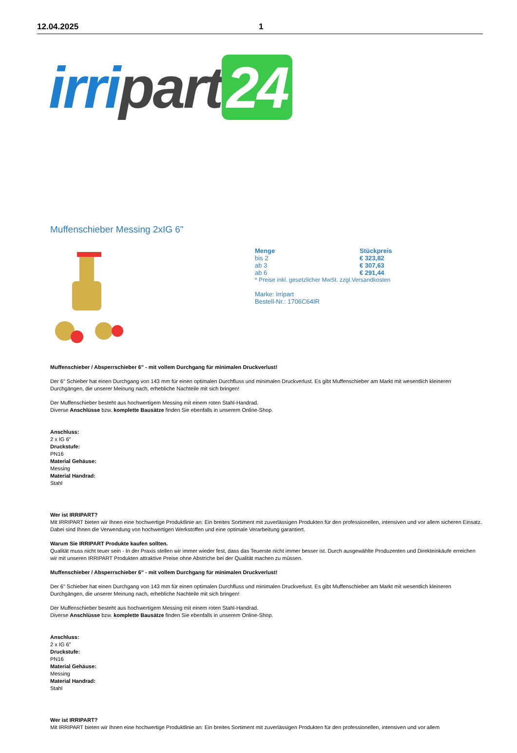12.04.2025 1
irri part 24
Muffenschieber Messing 2xIG 6"
| Menge | Stückpreis |
| --- | --- |
| bis 2 | € 323,82 |
| ab 3 | € 307,63 |
| ab 6 | € 291,44 |
* Preise inkl. gesetzlicher MwSt. zzgl.Versandkosten
Marke: irripart
Bestell-Nr.: 1706C64IR
Muffenschieber / Absperrschieber 6" - mit vollem Durchgang für minimalen Druckverlust!
Der 6" Schieber hat einen Durchgang von 143 mm für einen optimalen Durchfluss und minimalen Druckverlust. Es gibt Muffenschieber am Markt mit wesentlich kleineren Durchgängen, die unserer Meinung nach, erhebliche Nachteile mit sich bringen!
Der Muffenschieber besteht aus hochwertigem Messing mit einem roten Stahl-Handrad.
Diverse Anschlüsse bzw. komplette Bausätze finden Sie ebenfalls in unserem Online-Shop.
Anschluss:
2 x IG 6"
Druckstufe:
PN16
Material Gehäuse:
Messing
Material Handrad:
Stahl
Wer ist IRRIPART?
Mit IRRIPART bieten wir Ihnen eine hochwertige Produktlinie an: Ein breites Sortiment mit zuverlässigen Produkten für den professionellen, intensiven und vor allem sicheren Einsatz. Dabei sind Ihnen die Verwendung von hochwertigen Werkstoffen und eine optimale Verarbeitung garantiert.
Warum Sie IRRIPART Produkte kaufen sollten.
Qualität muss nicht teuer sein - In der Praxis stellen wir immer wieder fest, dass das Teuerste nicht immer besser ist. Durch ausgewählte Produzenten und Direkteinkäufe erreichen wir mit unseren IRRIPART Produkten attraktive Preise ohne Abstriche bei der Qualität machen zu müssen.
Muffenschieber / Absperrschieber 6" - mit vollem Durchgang für minimalen Druckverlust!
Der 6" Schieber hat einen Durchgang von 143 mm für einen optimalen Durchfluss und minimalen Druckverlust. Es gibt Muffenschieber am Markt mit wesentlich kleineren Durchgängen, die unserer Meinung nach, erhebliche Nachteile mit sich bringen!
Der Muffenschieber besteht aus hochwertigem Messing mit einem roten Stahl-Handrad.
Diverse Anschlüsse bzw. komplette Bausätze finden Sie ebenfalls in unserem Online-Shop.
Anschluss:
2 x IG 6"
Druckstufe:
PN16
Material Gehäuse:
Messing
Material Handrad:
Stahl
Wer ist IRRIPART?
Mit IRRIPART bieten wir Ihnen eine hochwertige Produktlinie an: Ein breites Sortiment mit zuverlässigen Produkten für den professionellen, intensiven und vor allem